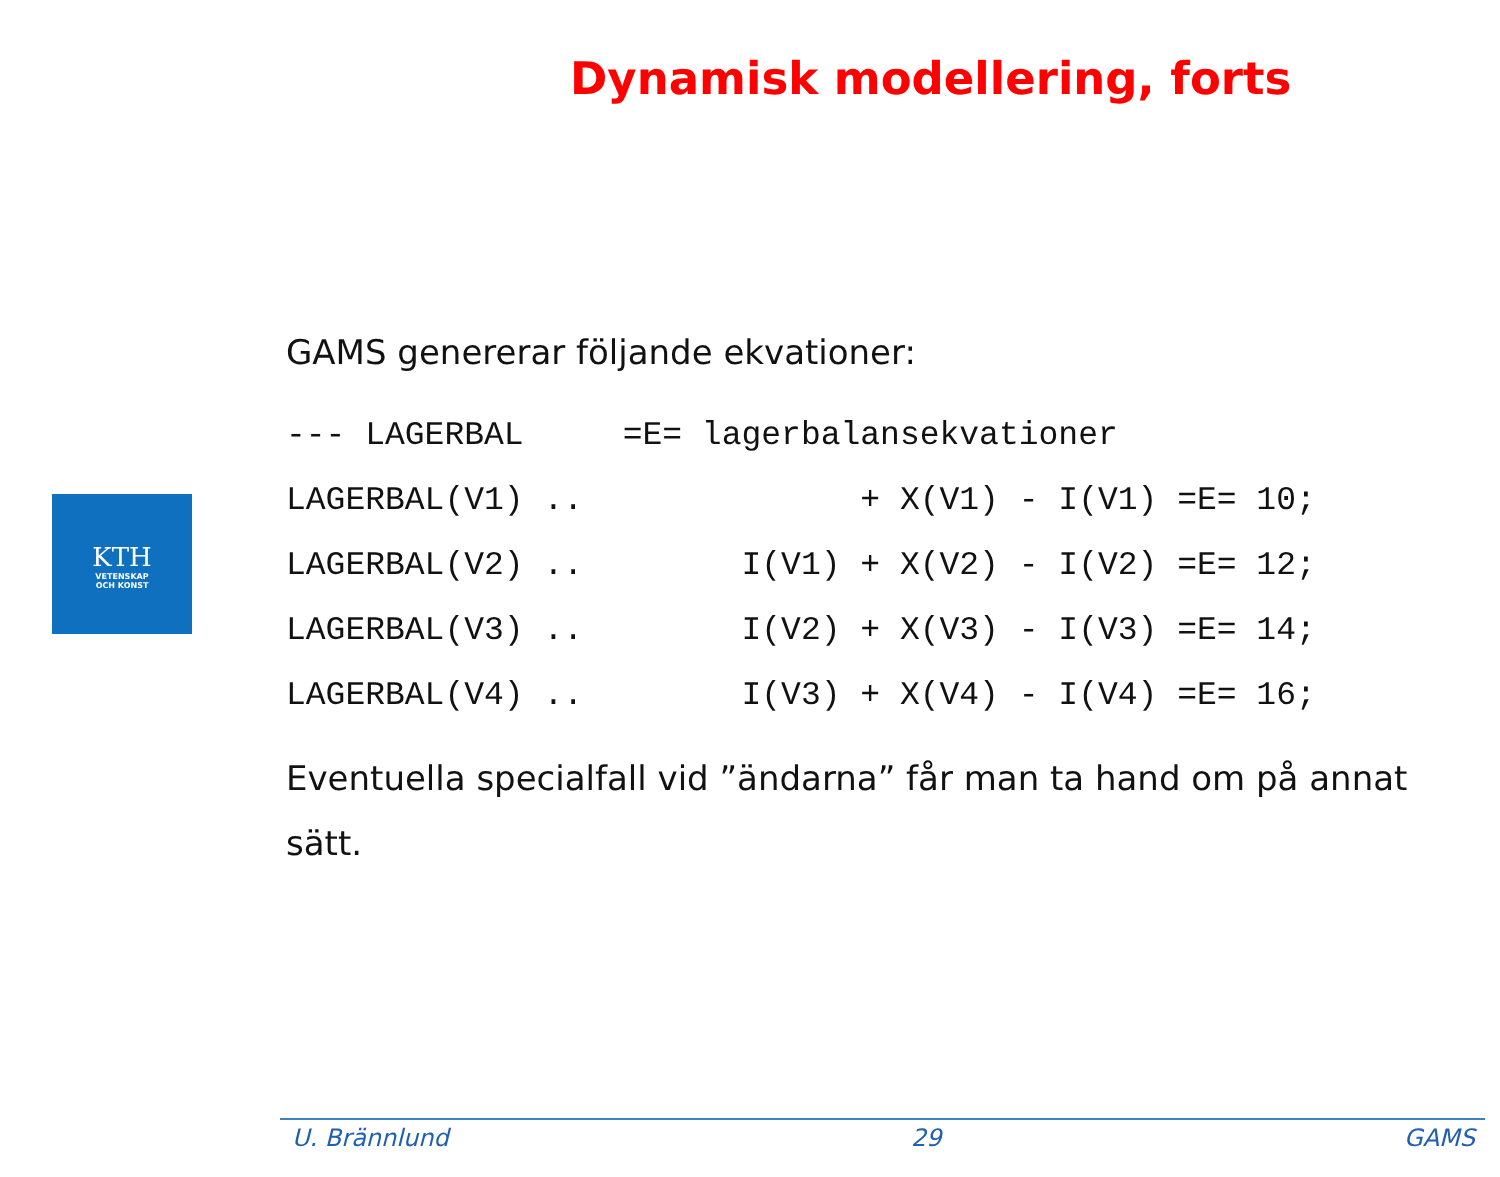Dynamisk modellering, forts
KTH
VETENSKAP
OCH KONST
GAMS genererar följande ekvationer:
--- LAGERBAL     =E= lagerbalansekvationer
LAGERBAL(V1) ..              + X(V1) - I(V1) =E= 10;
LAGERBAL(V2) ..        I(V1) + X(V2) - I(V2) =E= 12;
LAGERBAL(V3) ..        I(V2) + X(V3) - I(V3) =E= 14;
LAGERBAL(V4) ..        I(V3) + X(V4) - I(V4) =E= 16;
Eventuella specialfall vid ”ändarna” får man ta hand om på annat sätt.
U. Brännlund 29 GAMS